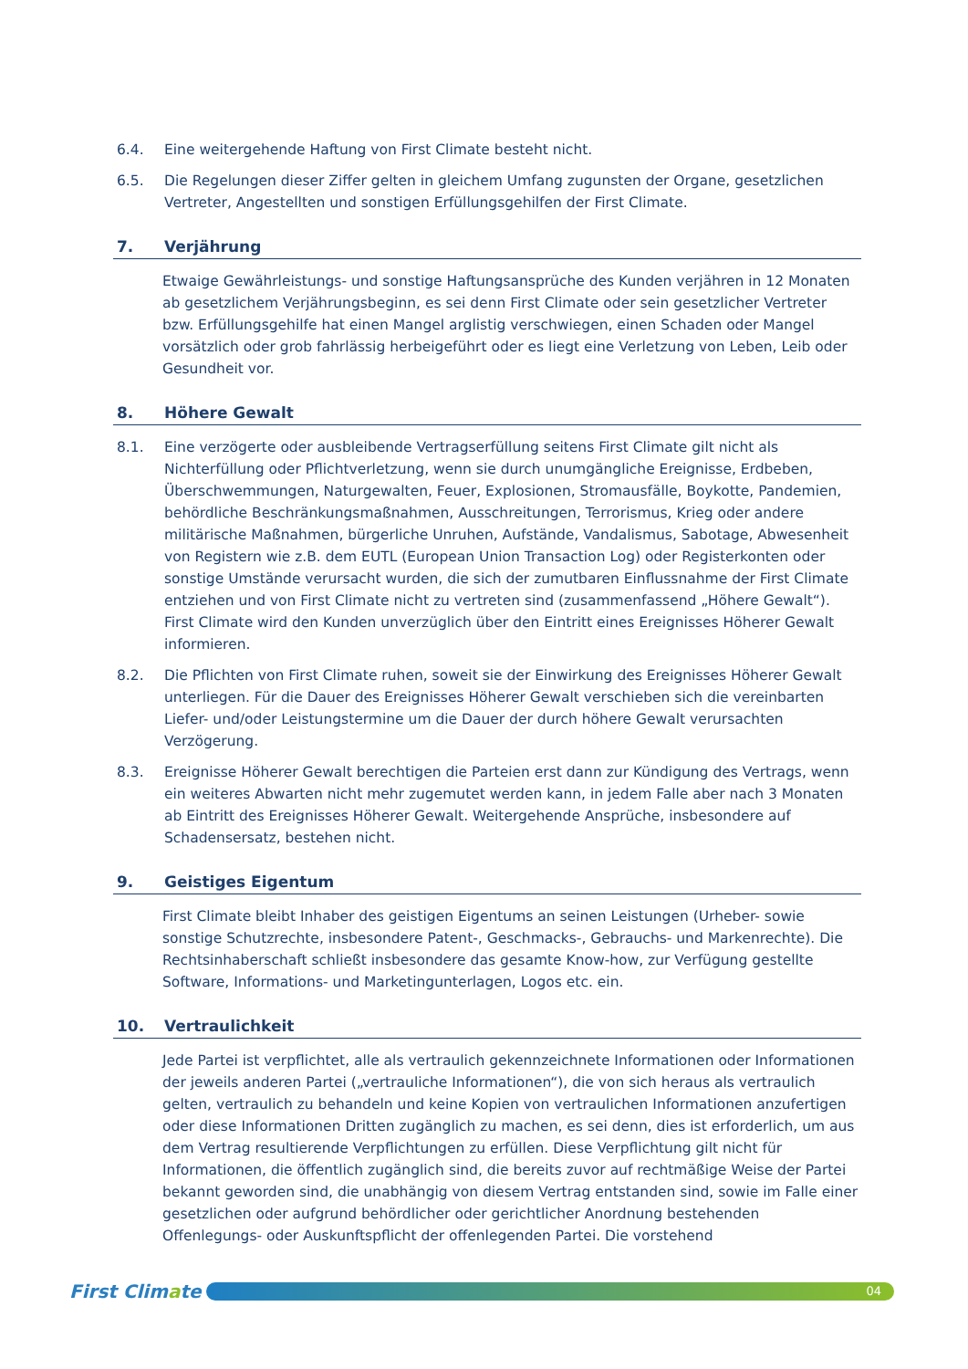6.4. Eine weitergehende Haftung von First Climate besteht nicht.
6.5. Die Regelungen dieser Ziffer gelten in gleichem Umfang zugunsten der Organe, gesetzlichen Vertreter, Angestellten und sonstigen Erfüllungsgehilfen der First Climate.
7. Verjährung
Etwaige Gewährleistungs- und sonstige Haftungsansprüche des Kunden verjähren in 12 Monaten ab gesetzlichem Verjährungsbeginn, es sei denn First Climate oder sein gesetzlicher Vertreter bzw. Erfüllungsgehilfe hat einen Mangel arglistig verschwiegen, einen Schaden oder Mangel vorsätzlich oder grob fahrlässig herbeigeführt oder es liegt eine Verletzung von Leben, Leib oder Gesundheit vor.
8. Höhere Gewalt
8.1. Eine verzögerte oder ausbleibende Vertragserfüllung seitens First Climate gilt nicht als Nichterfüllung oder Pflichtverletzung, wenn sie durch unumgängliche Ereignisse, Erdbeben, Überschwemmungen, Naturgewalten, Feuer, Explosionen, Stromausfälle, Boykotte, Pandemien, behördliche Beschränkungsmaßnahmen, Ausschreitungen, Terrorismus, Krieg oder andere militärische Maßnahmen, bürgerliche Unruhen, Aufstände, Vandalismus, Sabotage, Abwesenheit von Registern wie z.B. dem EUTL (European Union Transaction Log) oder Registerkonten oder sonstige Umstände verursacht wurden, die sich der zumutbaren Einflussnahme der First Climate entziehen und von First Climate nicht zu vertreten sind (zusammenfassend „Höhere Gewalt“). First Climate wird den Kunden unverzüglich über den Eintritt eines Ereignisses Höherer Gewalt informieren.
8.2. Die Pflichten von First Climate ruhen, soweit sie der Einwirkung des Ereignisses Höherer Gewalt unterliegen. Für die Dauer des Ereignisses Höherer Gewalt verschieben sich die vereinbarten Liefer- und/oder Leistungstermine um die Dauer der durch höhere Gewalt verursachten Verzögerung.
8.3. Ereignisse Höherer Gewalt berechtigen die Parteien erst dann zur Kündigung des Vertrags, wenn ein weiteres Abwarten nicht mehr zugemutet werden kann, in jedem Falle aber nach 3 Monaten ab Eintritt des Ereignisses Höherer Gewalt. Weitergehende Ansprüche, insbesondere auf Schadensersatz, bestehen nicht.
9. Geistiges Eigentum
First Climate bleibt Inhaber des geistigen Eigentums an seinen Leistungen (Urheber- sowie sonstige Schutzrechte, insbesondere Patent-, Geschmacks-, Gebrauchs- und Markenrechte). Die Rechtsinhaberschaft schließt insbesondere das gesamte Know-how, zur Verfügung gestellte Software, Informations- und Marketingunterlagen, Logos etc. ein.
10. Vertraulichkeit
Jede Partei ist verpflichtet, alle als vertraulich gekennzeichnete Informationen oder Informationen der jeweils anderen Partei („vertrauliche Informationen“), die von sich heraus als vertraulich gelten, vertraulich zu behandeln und keine Kopien von vertraulichen Informationen anzufertigen oder diese Informationen Dritten zugänglich zu machen, es sei denn, dies ist erforderlich, um aus dem Vertrag resultierende Verpflichtungen zu erfüllen. Diese Verpflichtung gilt nicht für Informationen, die öffentlich zugänglich sind, die bereits zuvor auf rechtmäßige Weise der Partei bekannt geworden sind, die unabhängig von diesem Vertrag entstanden sind, sowie im Falle einer gesetzlichen oder aufgrund behördlicher oder gerichtlicher Anordnung bestehenden Offenlegungs- oder Auskunftspflicht der offenlegenden Partei. Die vorstehend
First Climate
04